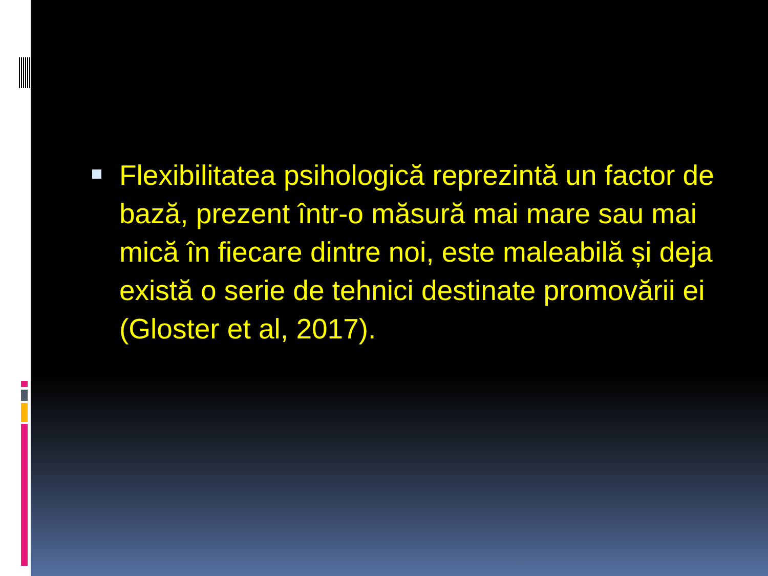Flexibilitatea psihologică reprezintă un factor de bază, prezent într-o măsură mai mare sau mai mică în fiecare dintre noi, este maleabilă și deja există o serie de tehnici destinate promovării ei (Gloster et al, 2017).